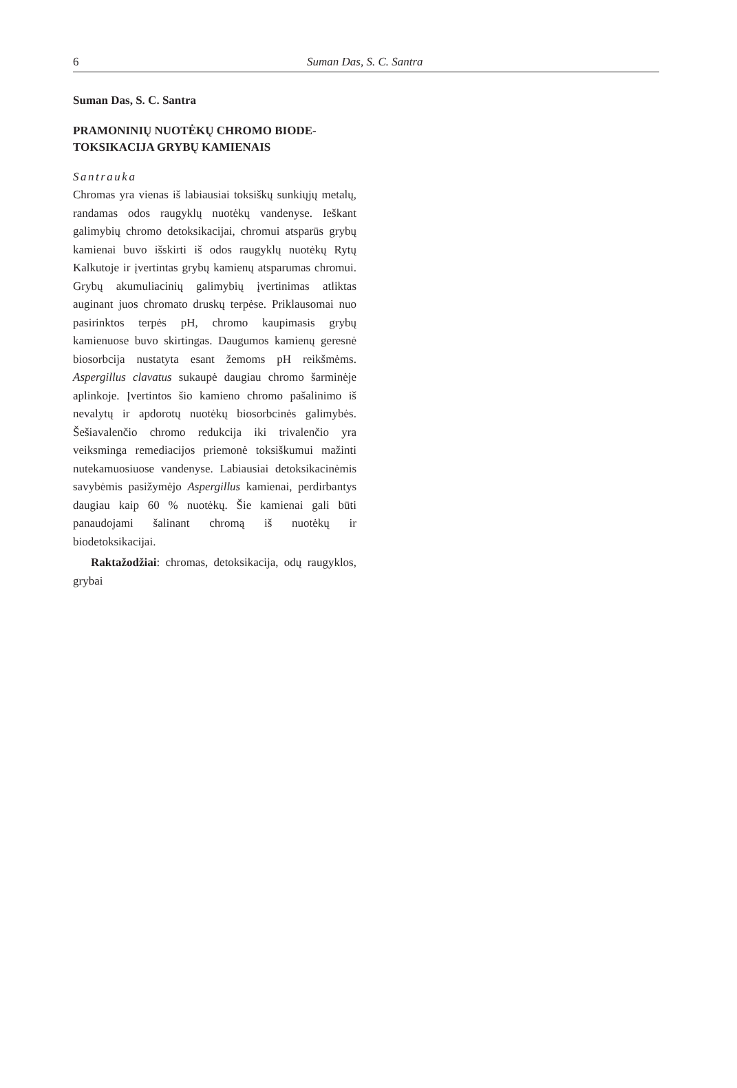6 Suman Das, S. C. Santra
Suman Das, S. C. Santra
PRAMONINIŲ NUOTĖKŲ CHROMO BIODE-
TOKSIKACIJA GRYBŲ KAMIENAIS
Santrauka
Chromas yra vienas iš labiausiai toksiškų sunkiųjų metalų, randamas odos raugyklų nuotėkų vandenyse. Ieškant galimybių chromo detoksikacijai, chromui atsparūs grybų kamienai buvo išskirti iš odos raugyklų nuotėkų Rytų Kalkutoje ir įvertintas grybų kamienų atsparumas chromui. Grybų akumuliacinių galimybių įvertinimas atliktas auginant juos chromato druskų terpėse. Priklausomai nuo pasirinktos terpės pH, chromo kaupimasis grybų kamienuose buvo skirtingas. Daugumos kamienų geresnė biosorbcija nustatyta esant žemoms pH reikšmėms. Aspergillus clavatus sukaupė daugiau chromo šarminėje aplinkoje. Įvertintos šio kamieno chromo pašalinimo iš nevalytų ir apdorotų nuotėkų biosorbcinės galimybės. Šešiavalenčio chromo redukcija iki trivalenčio yra veiksminga remediacijos priemonė toksiškumui mažinti nutekamuosiuose vandenyse. Labiausiai detoksikacinėmis savybėmis pasižymėjo Aspergillus kamienai, perdirbantys daugiau kaip 60 % nuotėkų. Šie kamienai gali būti panaudojami šalinant chromą iš nuotėkų ir biodetoksikacijai.
Raktažodžiai: chromas, detoksikacija, odų raugyklos, grybai